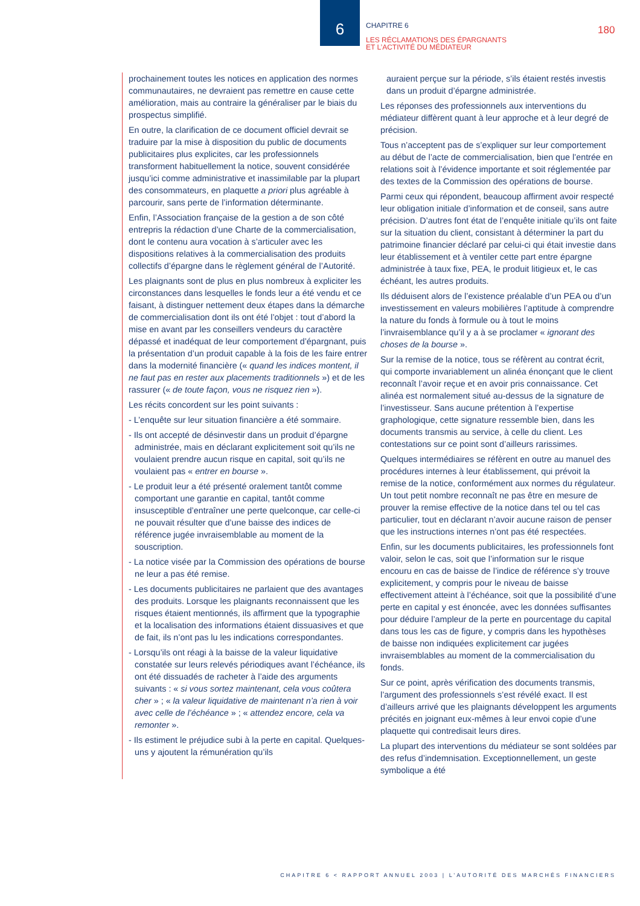6
CHAPITRE 6
LES RÉCLAMATIONS DES ÉPARGNANTS
ET L’ACTIVITÉ DU MÉDIATEUR
180
prochainement toutes les notices en application des normes communautaires, ne devraient pas remettre en cause cette amélioration, mais au contraire la généraliser par le biais du prospectus simplifié.
En outre, la clarification de ce document officiel devrait se traduire par la mise à disposition du public de documents publicitaires plus explicites, car les professionnels transforment habituellement la notice, souvent considérée jusqu’ici comme administrative et inassimilable par la plupart des consommateurs, en plaquette a priori plus agréable à parcourir, sans perte de l’information déterminante.
Enfin, l’Association française de la gestion a de son côté entrepris la rédaction d’une Charte de la commercialisation, dont le contenu aura vocation à s’articuler avec les dispositions relatives à la commercialisation des produits collectifs d’épargne dans le règlement général de l’Autorité.
Les plaignants sont de plus en plus nombreux à expliciter les circonstances dans lesquelles le fonds leur a été vendu et ce faisant, à distinguer nettement deux étapes dans la démarche de commercialisation dont ils ont été l’objet : tout d’abord la mise en avant par les conseillers vendeurs du caractère dépassé et inadéquat de leur comportement d’épargnant, puis la présentation d’un produit capable à la fois de les faire entrer dans la modernité financière (« quand les indices montent, il ne faut pas en rester aux placements traditionnels ») et de les rassurer (« de toute façon, vous ne risquez rien »).
Les récits concordent sur les point suivants :
- L’enquête sur leur situation financière a été sommaire.
- Ils ont accepté de désinvestir dans un produit d’épargne administrée, mais en déclarant explicitement soit qu’ils ne voulaient prendre aucun risque en capital, soit qu’ils ne voulaient pas « entrer en bourse ».
- Le produit leur a été présenté oralement tantôt comme comportant une garantie en capital, tantôt comme insusceptible d’entraîner une perte quelconque, car celle-ci ne pouvait résulter que d’une baisse des indices de référence jugée invraisemblable au moment de la souscription.
- La notice visée par la Commission des opérations de bourse ne leur a pas été remise.
- Les documents publicitaires ne parlaient que des avantages des produits. Lorsque les plaignants reconnaissent que les risques étaient mentionnés, ils affirment que la typographie et la localisation des informations étaient dissuasives et que de fait, ils n’ont pas lu les indications correspondantes.
- Lorsqu’ils ont réagi à la baisse de la valeur liquidative constatée sur leurs relevés périodiques avant l’échéance, ils ont été dissuadés de racheter à l’aide des arguments suivants : « si vous sortez maintenant, cela vous coûtera cher » ; « la valeur liquidative de maintenant n’a rien à voir avec celle de l’échéance » ; « attendez encore, cela va remonter ».
- Ils estiment le préjudice subi à la perte en capital. Quelques-uns y ajoutent la rémunération qu’ils
auraient perçue sur la période, s’ils étaient restés investis dans un produit d’épargne administrée.
Les réponses des professionnels aux interventions du médiateur diffèrent quant à leur approche et à leur degré de précision.
Tous n’acceptent pas de s’expliquer sur leur comportement au début de l’acte de commercialisation, bien que l’entrée en relations soit à l’évidence importante et soit réglementée par des textes de la Commission des opérations de bourse.
Parmi ceux qui répondent, beaucoup affirment avoir respecté leur obligation initiale d’information et de conseil, sans autre précision. D’autres font état de l’enquête initiale qu’ils ont faite sur la situation du client, consistant à déterminer la part du patrimoine financier déclaré par celui-ci qui était investie dans leur établissement et à ventiler cette part entre épargne administrée à taux fixe, PEA, le produit litigieux et, le cas échéant, les autres produits.
Ils déduisent alors de l’existence préalable d’un PEA ou d’un investissement en valeurs mobilières l’aptitude à comprendre la nature du fonds à formule ou à tout le moins l’invraisemblance qu’il y a à se proclamer « ignorant des choses de la bourse ».
Sur la remise de la notice, tous se réfèrent au contrat écrit, qui comporte invariablement un alinéa énonçant que le client reconnaît l’avoir reçue et en avoir pris connaissance. Cet alinéa est normalement situé au-dessus de la signature de l’investisseur. Sans aucune prétention à l’expertise graphologique, cette signature ressemble bien, dans les documents transmis au service, à celle du client. Les contestations sur ce point sont d’ailleurs rarissimes.
Quelques intermédiaires se réfèrent en outre au manuel des procédures internes à leur établissement, qui prévoit la remise de la notice, conformément aux normes du régulateur. Un tout petit nombre reconnaît ne pas être en mesure de prouver la remise effective de la notice dans tel ou tel cas particulier, tout en déclarant n’avoir aucune raison de penser que les instructions internes n’ont pas été respectées.
Enfin, sur les documents publicitaires, les professionnels font valoir, selon le cas, soit que l’information sur le risque encouru en cas de baisse de l’indice de référence s’y trouve explicitement, y compris pour le niveau de baisse effectivement atteint à l’échéance, soit que la possibilité d’une perte en capital y est énoncée, avec les données suffisantes pour déduire l’ampleur de la perte en pourcentage du capital dans tous les cas de figure, y compris dans les hypothèses de baisse non indiquées explicitement car jugées invraisemblables au moment de la commercialisation du fonds.
Sur ce point, après vérification des documents transmis, l’argument des professionnels s’est révélé exact. Il est d’ailleurs arrivé que les plaignants développent les arguments précités en joignant eux-mêmes à leur envoi copie d’une plaquette qui contredisait leurs dires.
La plupart des interventions du médiateur se sont soldées par des refus d’indemnisation. Exceptionnellement, un geste symbolique a été
CHAPITRE 6 < RAPPORT ANNUEL 2003 | L’AUTORITÉ DES MARCHÉS FINANCIERS